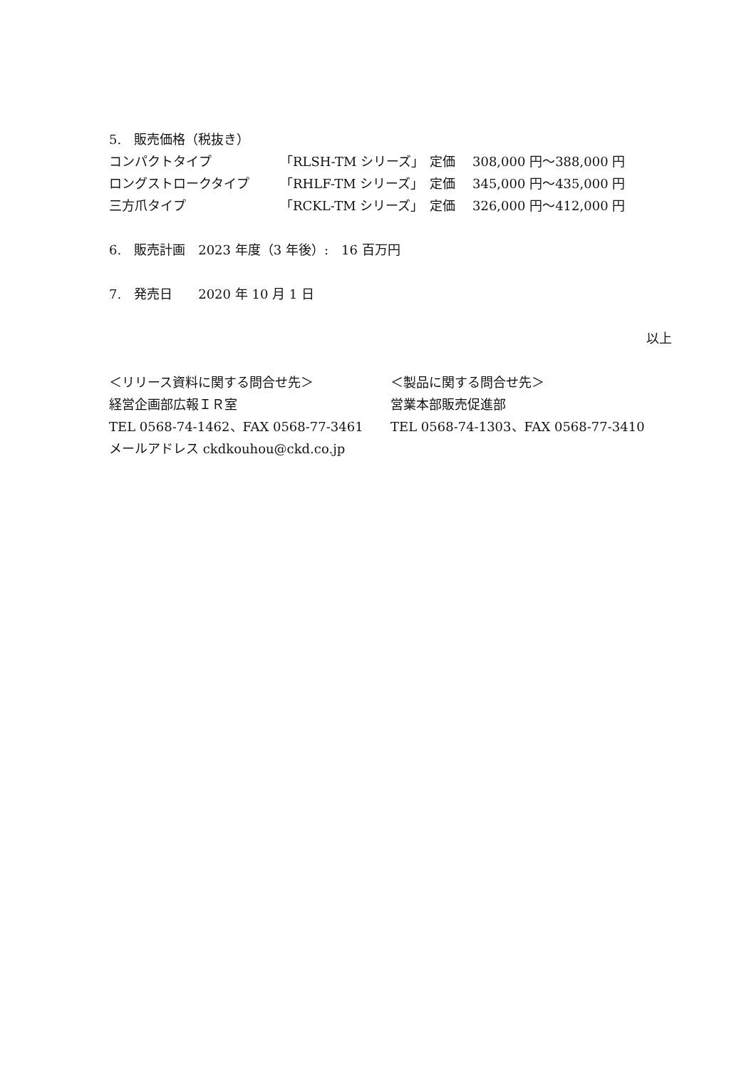5.　販売価格（税抜き）
| コンパクトタイプ | 「RLSH-TM シリーズ」 | 定価 | 308,000 円～388,000 円 |
| ロングストロークタイプ | 「RHLF-TM シリーズ」 | 定価 | 345,000 円～435,000 円 |
| 三方爪タイプ | 「RCKL-TM シリーズ」 | 定価 | 326,000 円～412,000 円 |
6.　販売計画　2023 年度（3 年後）:　16 百万円
7.　発売日　　2020 年 10 月 1 日
以上
＜リリース資料に関する問合せ先＞
経営企画部広報ＩＲ室
TEL 0568-74-1462、FAX 0568-77-3461
メールアドレス ckdkouhou@ckd.co.jp
＜製品に関する問合せ先＞
営業本部販売促進部
TEL 0568-74-1303、FAX 0568-77-3410